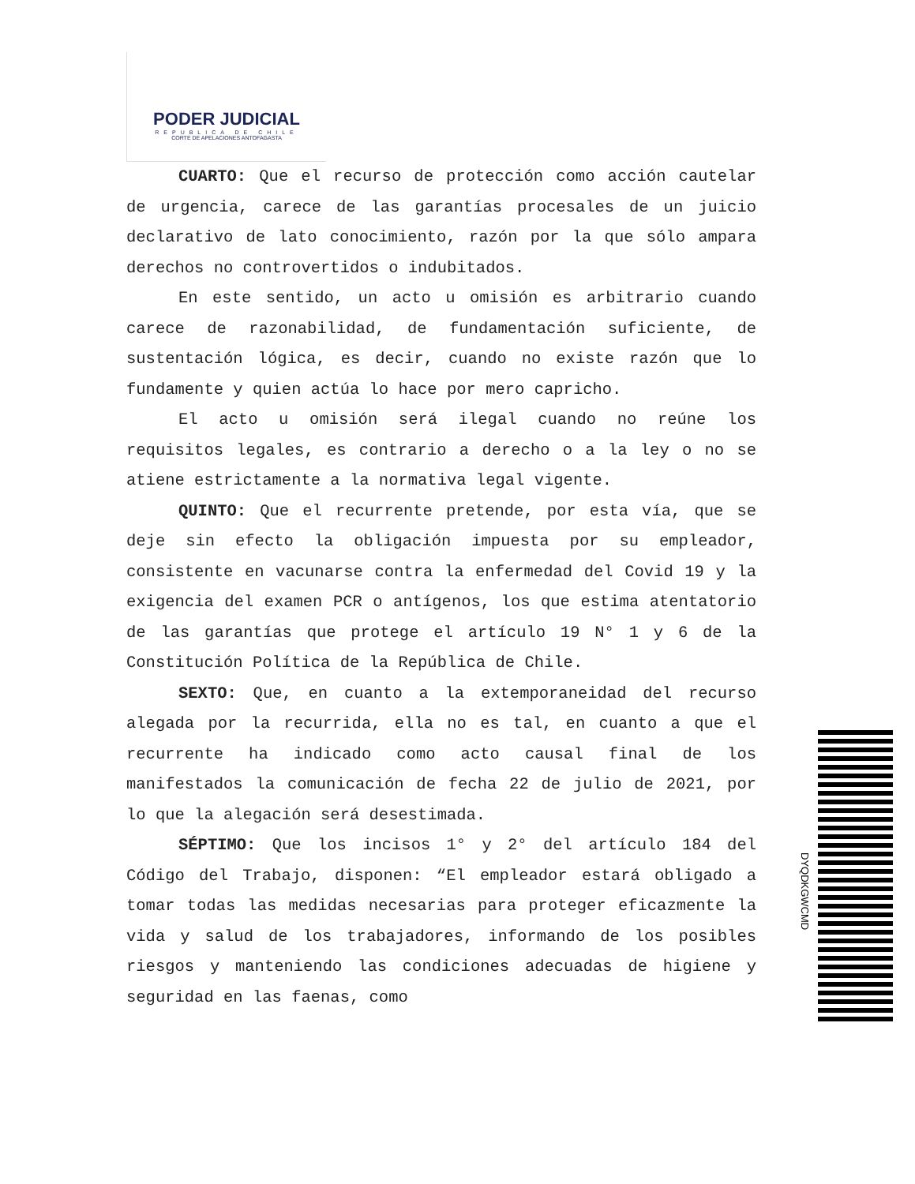PODER JUDICIAL
REPUBLICA DE CHILE
CORTE DE APELACIONES ANTOFAGASTA
CUARTO: Que el recurso de protección como acción cautelar de urgencia, carece de las garantías procesales de un juicio declarativo de lato conocimiento, razón por la que sólo ampara derechos no controvertidos o indubitados.
En este sentido, un acto u omisión es arbitrario cuando carece de razonabilidad, de fundamentación suficiente, de sustentación lógica, es decir, cuando no existe razón que lo fundamente y quien actúa lo hace por mero capricho.
El acto u omisión será ilegal cuando no reúne los requisitos legales, es contrario a derecho o a la ley o no se atiene estrictamente a la normativa legal vigente.
QUINTO: Que el recurrente pretende, por esta vía, que se deje sin efecto la obligación impuesta por su empleador, consistente en vacunarse contra la enfermedad del Covid 19 y la exigencia del examen PCR o antígenos, los que estima atentatorio de las garantías que protege el artículo 19 N° 1 y 6 de la Constitución Política de la República de Chile.
SEXTO: Que, en cuanto a la extemporaneidad del recurso alegada por la recurrida, ella no es tal, en cuanto a que el recurrente ha indicado como acto causal final de los manifestados la comunicación de fecha 22 de julio de 2021, por lo que la alegación será desestimada.
SÉPTIMO: Que los incisos 1° y 2° del artículo 184 del Código del Trabajo, disponen: “El empleador estará obligado a tomar todas las medidas necesarias para proteger eficazmente la vida y salud de los trabajadores, informando de los posibles riesgos y manteniendo las condiciones adecuadas de higiene y seguridad en las faenas, como
DYQDKGWCMD